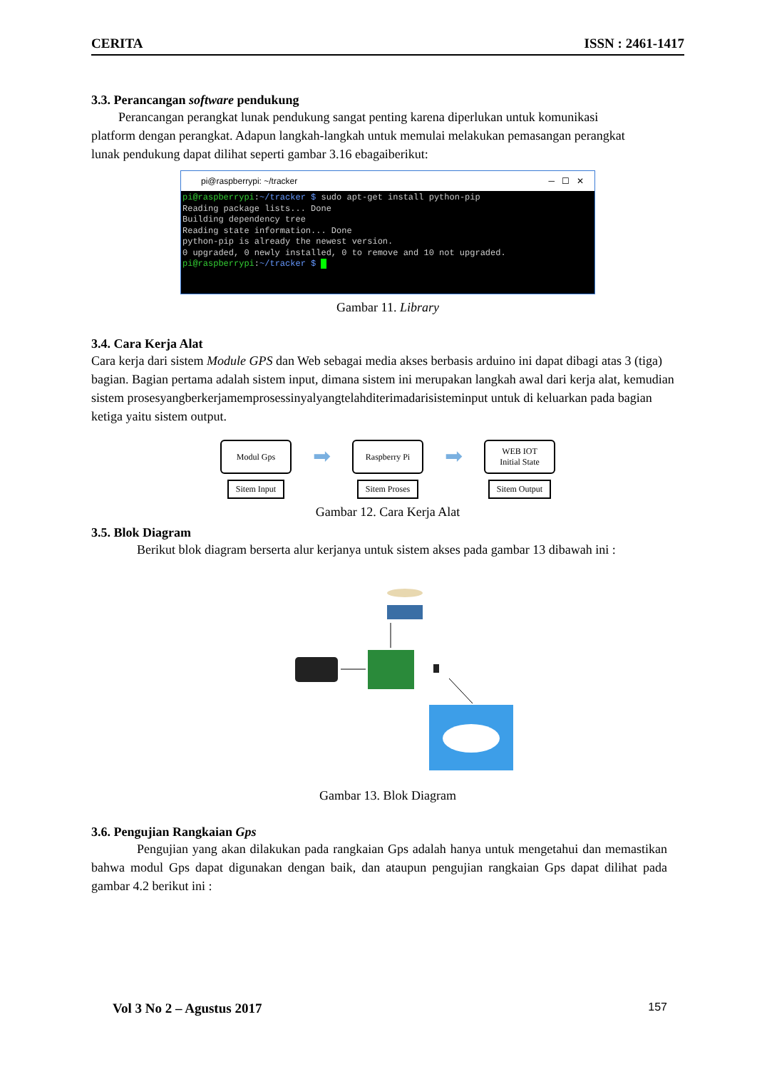CERITA ISSN : 2461-1417
3.3. Perancangan software pendukung
Perancangan perangkat lunak pendukung sangat penting karena diperlukan untuk komunikasi platform dengan perangkat. Adapun langkah-langkah untuk memulai melakukan pemasangan perangkat lunak pendukung dapat dilihat seperti gambar 3.16 ebagaiberikut:
pi@raspberrypi: ~/tracker ─ ☐ ✕
pi@raspberrypi:~/tracker $ sudo apt-get install python-pip Reading package lists... Done Building dependency tree Reading state information... Done python-pip is already the newest version. 0 upgraded, 0 newly installed, 0 to remove and 10 not upgraded. pi@raspberrypi:~/tracker $
Gambar 11. Library
3.4. Cara Kerja Alat
Cara kerja dari sistem Module GPS dan Web sebagai media akses berbasis arduino ini dapat dibagi atas 3 (tiga) bagian. Bagian pertama adalah sistem input, dimana sistem ini merupakan langkah awal dari kerja alat, kemudian sistem prosesyangberkerjamemprosessinyalyangtelahditerimadarisisteminput untuk di keluarkan pada bagian ketiga yaitu sistem output.
Modul Gps
Sitem Input
➡
Raspberry Pi
Sitem Proses
➡
WEB IOT
Initial State
Sitem Output
Gambar 12. Cara Kerja Alat
3.5. Blok Diagram
Berikut blok diagram berserta alur kerjanya untuk sistem akses pada gambar 13 dibawah ini :
Gambar 13. Blok Diagram
3.6. Pengujian Rangkaian Gps
Pengujian yang akan dilakukan pada rangkaian Gps adalah hanya untuk mengetahui dan memastikan bahwa modul Gps dapat digunakan dengan baik, dan ataupun pengujian rangkaian Gps dapat dilihat pada gambar 4.2 berikut ini :
Vol 3 No 2 – Agustus 2017 157